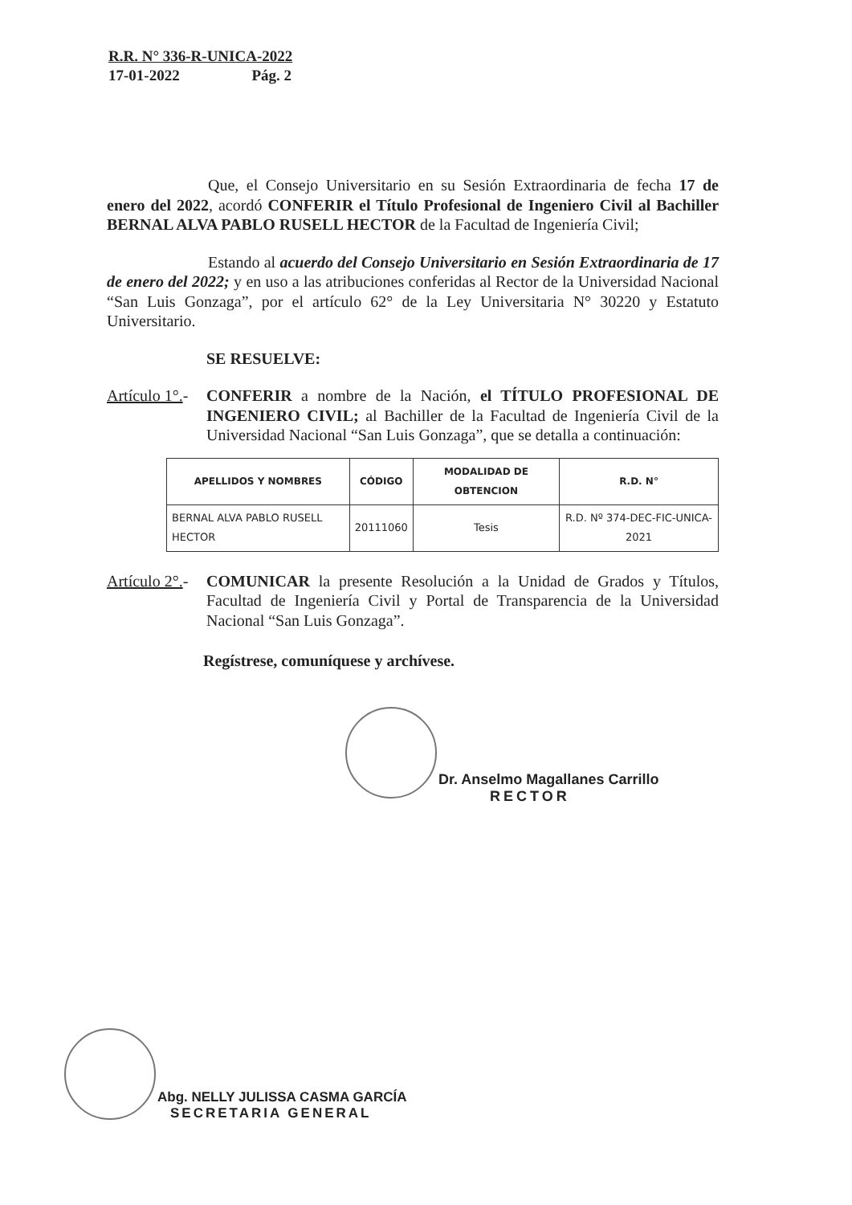R.R. N° 336-R-UNICA-2022
17-01-2022 Pág. 2
Que, el Consejo Universitario en su Sesión Extraordinaria de fecha 17 de enero del 2022, acordó CONFERIR el Título Profesional de Ingeniero Civil al Bachiller BERNAL ALVA PABLO RUSELL HECTOR de la Facultad de Ingeniería Civil;
Estando al acuerdo del Consejo Universitario en Sesión Extraordinaria de 17 de enero del 2022; y en uso a las atribuciones conferidas al Rector de la Universidad Nacional “San Luis Gonzaga”, por el artículo 62° de la Ley Universitaria N° 30220 y Estatuto Universitario.
SE RESUELVE:
Artículo 1°.-
CONFERIR a nombre de la Nación, el TÍTULO PROFESIONAL DE INGENIERO CIVIL; al Bachiller de la Facultad de Ingeniería Civil de la Universidad Nacional “San Luis Gonzaga”, que se detalla a continuación:
| APELLIDOS Y NOMBRES | CÓDIGO | MODALIDAD DE OBTENCION | R.D. N° |
| --- | --- | --- | --- |
| BERNAL ALVA PABLO RUSELL HECTOR | 20111060 | Tesis | R.D. Nº 374-DEC-FIC-UNICA-2021 |
Artículo 2°.-
COMUNICAR la presente Resolución a la Unidad de Grados y Títulos, Facultad de Ingeniería Civil y Portal de Transparencia de la Universidad Nacional “San Luis Gonzaga”.
Regístrese, comuníquese y archívese.
Dr. Anselmo Magallanes Carrillo
RECTOR
Abg. NELLY JULISSA CASMA GARCÍA
SECRETARIA GENERAL